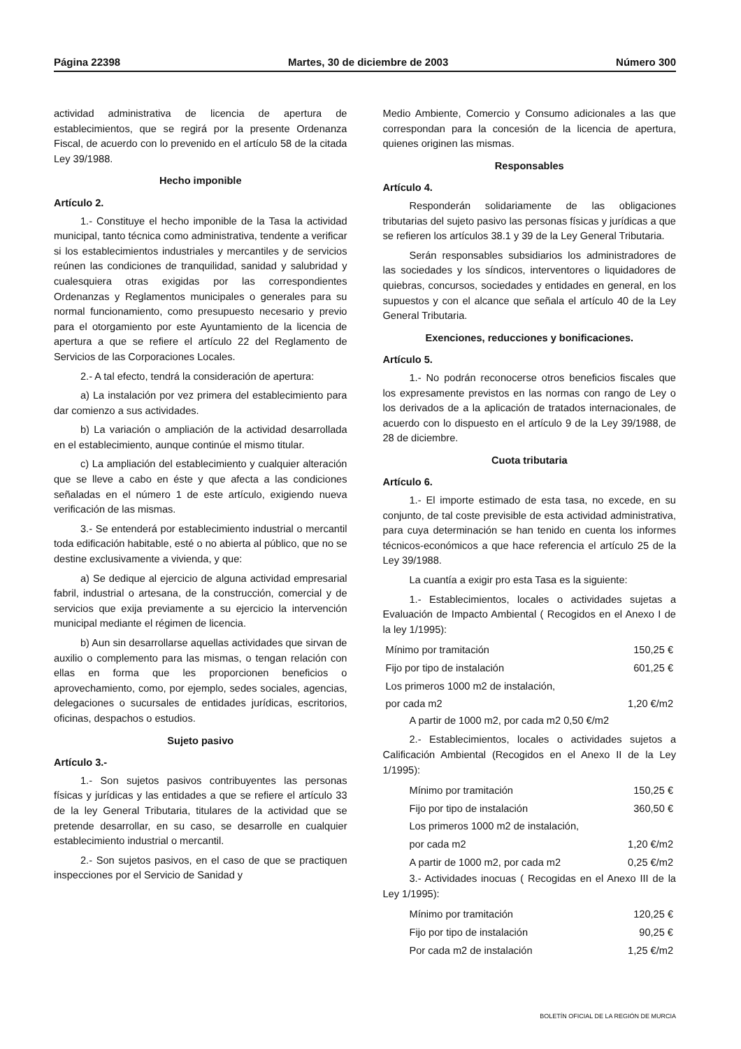Página 22398 Martes, 30 de diciembre de 2003 Número 300
actividad administrativa de licencia de apertura de establecimientos, que se regirá por la presente Ordenanza Fiscal, de acuerdo con lo prevenido en el artículo 58 de la citada Ley 39/1988.
Hecho imponible
Artículo 2.
1.- Constituye el hecho imponible de la Tasa la actividad municipal, tanto técnica como administrativa, tendente a verificar si los establecimientos industriales y mercantiles y de servicios reúnen las condiciones de tranquilidad, sanidad y salubridad y cualesquiera otras exigidas por las correspondientes Ordenanzas y Reglamentos municipales o generales para su normal funcionamiento, como presupuesto necesario y previo para el otorgamiento por este Ayuntamiento de la licencia de apertura a que se refiere el artículo 22 del Reglamento de Servicios de las Corporaciones Locales.
2.- A tal efecto, tendrá la consideración de apertura:
a) La instalación por vez primera del establecimiento para dar comienzo a sus actividades.
b) La variación o ampliación de la actividad desarrollada en el establecimiento, aunque continúe el mismo titular.
c) La ampliación del establecimiento y cualquier alteración que se lleve a cabo en éste y que afecta a las condiciones señaladas en el número 1 de este artículo, exigiendo nueva verificación de las mismas.
3.- Se entenderá por establecimiento industrial o mercantil toda edificación habitable, esté o no abierta al público, que no se destine exclusivamente a vivienda, y que:
a) Se dedique al ejercicio de alguna actividad empresarial fabril, industrial o artesana, de la construcción, comercial y de servicios que exija previamente a su ejercicio la intervención municipal mediante el régimen de licencia.
b) Aun sin desarrollarse aquellas actividades que sirvan de auxilio o complemento para las mismas, o tengan relación con ellas en forma que les proporcionen beneficios o aprovechamiento, como, por ejemplo, sedes sociales, agencias, delegaciones o sucursales de entidades jurídicas, escritorios, oficinas, despachos o estudios.
Sujeto pasivo
Artículo 3.-
1.- Son sujetos pasivos contribuyentes las personas físicas y jurídicas y las entidades a que se refiere el artículo 33 de la ley General Tributaria, titulares de la actividad que se pretende desarrollar, en su caso, se desarrolle en cualquier establecimiento industrial o mercantil.
2.- Son sujetos pasivos, en el caso de que se practiquen inspecciones por el Servicio de Sanidad y
Medio Ambiente, Comercio y Consumo adicionales a las que correspondan para la concesión de la licencia de apertura, quienes originen las mismas.
Responsables
Artículo 4.
Responderán solidariamente de las obligaciones tributarias del sujeto pasivo las personas físicas y jurídicas a que se refieren los artículos 38.1 y 39 de la Ley General Tributaria.
Serán responsables subsidiarios los administradores de las sociedades y los síndicos, interventores o liquidadores de quiebras, concursos, sociedades y entidades en general, en los supuestos y con el alcance que señala el artículo 40 de la Ley General Tributaria.
Exenciones, reducciones y bonificaciones.
Artículo 5.
1.- No podrán reconocerse otros beneficios fiscales que los expresamente previstos en las normas con rango de Ley o los derivados de a la aplicación de tratados internacionales, de acuerdo con lo dispuesto en el artículo 9 de la Ley 39/1988, de 28 de diciembre.
Cuota tributaria
Artículo 6.
1.- El importe estimado de esta tasa, no excede, en su conjunto, de tal coste previsible de esta actividad administrativa, para cuya determinación se han tenido en cuenta los informes técnicos-económicos a que hace referencia el artículo 25 de la Ley 39/1988.
La cuantía a exigir pro esta Tasa es la siguiente:
1.- Establecimientos, locales o actividades sujetas a Evaluación de Impacto Ambiental ( Recogidos en el Anexo I de la ley 1/1995):
| Mínimo por tramitación | 150,25 € |
| Fijo por tipo de instalación | 601,25 € |
| Los primeros 1000 m2 de instalación, | |
| por cada m2 | 1,20 €/m2 |
A partir de 1000 m2, por cada m2 0,50 €/m2
2.- Establecimientos, locales o actividades sujetos a Calificación Ambiental (Recogidos en el Anexo II de la Ley 1/1995):
| Mínimo por tramitación | 150,25 € |
| Fijo por tipo de instalación | 360,50 € |
| Los primeros 1000 m2 de instalación, | |
| por cada m2 | 1,20 €/m2 |
| A partir de 1000 m2, por cada m2 | 0,25 €/m2 |
3.- Actividades inocuas ( Recogidas en el Anexo III de la Ley 1/1995):
| Mínimo por tramitación | 120,25 € |
| Fijo por tipo de instalación | 90,25 € |
| Por cada m2 de instalación | 1,25 €/m2 |
BOLETÍN OFICIAL DE LA REGIÓN DE MURCIA